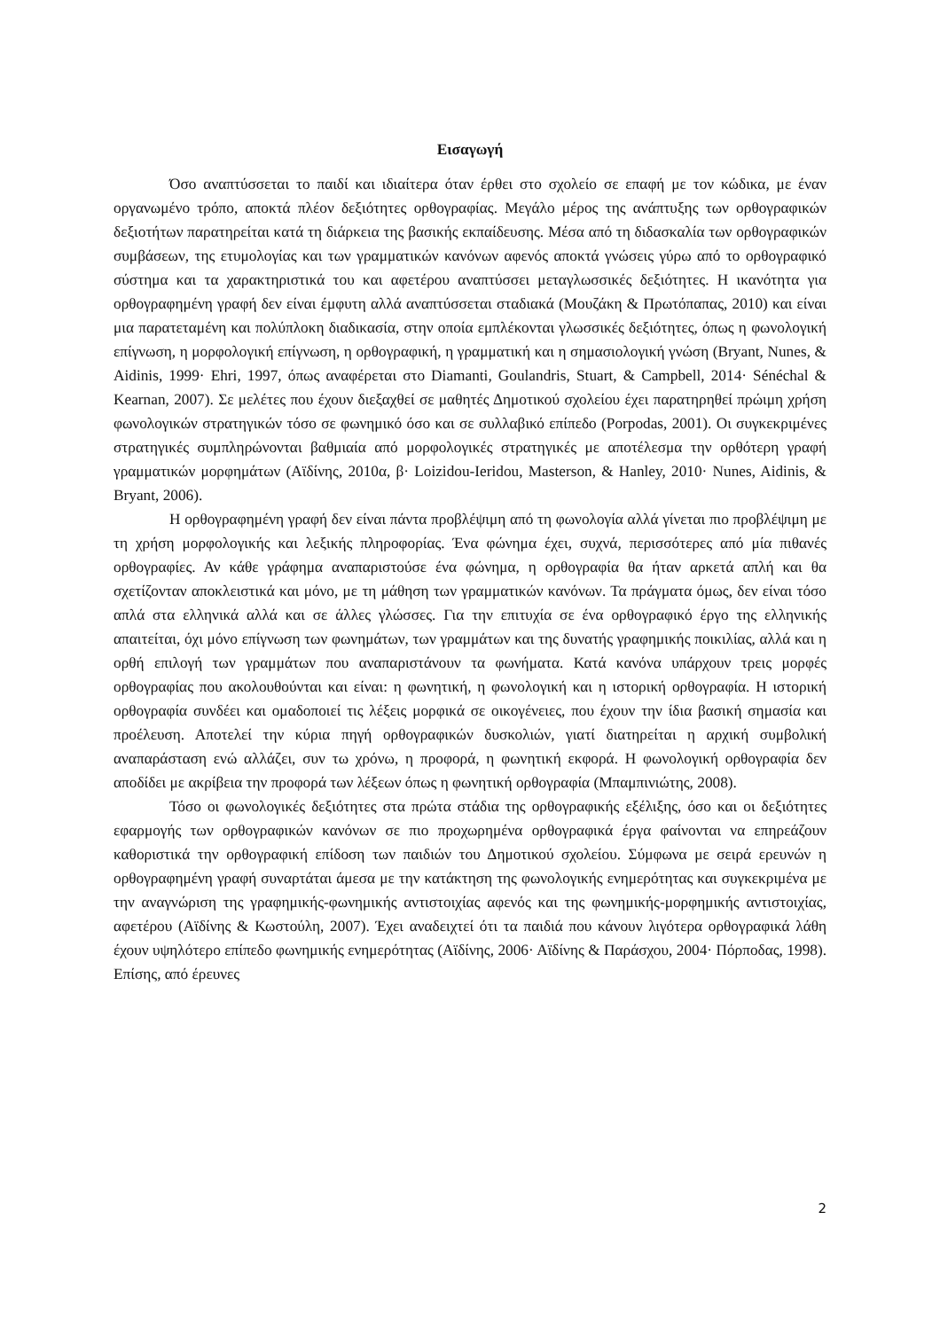Εισαγωγή
Όσο αναπτύσσεται το παιδί και ιδιαίτερα όταν έρθει στο σχολείο σε επαφή με τον κώδικα, με έναν οργανωμένο τρόπο, αποκτά πλέον δεξιότητες ορθογραφίας. Μεγάλο μέρος της ανάπτυξης των ορθογραφικών δεξιοτήτων παρατηρείται κατά τη διάρκεια της βασικής εκπαίδευσης. Μέσα από τη διδασκαλία των ορθογραφικών συμβάσεων, της ετυμολογίας και των γραμματικών κανόνων αφενός αποκτά γνώσεις γύρω από το ορθογραφικό σύστημα και τα χαρακτηριστικά του και αφετέρου αναπτύσσει μεταγλωσσικές δεξιότητες. Η ικανότητα για ορθογραφημένη γραφή δεν είναι έμφυτη αλλά αναπτύσσεται σταδιακά (Μουζάκη & Πρωτόπαπας, 2010) και είναι μια παρατεταμένη και πολύπλοκη διαδικασία, στην οποία εμπλέκονται γλωσσικές δεξιότητες, όπως η φωνολογική επίγνωση, η μορφολογική επίγνωση, η ορθογραφική, η γραμματική και η σημασιολογική γνώση (Bryant, Nunes, & Aidinis, 1999· Ehri, 1997, όπως αναφέρεται στο Diamanti, Goulandris, Stuart, & Campbell, 2014· Sénéchal & Kearnan, 2007). Σε μελέτες που έχουν διεξαχθεί σε μαθητές Δημοτικού σχολείου έχει παρατηρηθεί πρώιμη χρήση φωνολογικών στρατηγικών τόσο σε φωνημικό όσο και σε συλλαβικό επίπεδο (Porpodas, 2001). Οι συγκεκριμένες στρατηγικές συμπληρώνονται βαθμιαία από μορφολογικές στρατηγικές με αποτέλεσμα την ορθότερη γραφή γραμματικών μορφημάτων (Αϊδίνης, 2010α, β· Loizidou-Ieridou, Masterson, & Hanley, 2010· Nunes, Aidinis, & Bryant, 2006).
Η ορθογραφημένη γραφή δεν είναι πάντα προβλέψιμη από τη φωνολογία αλλά γίνεται πιο προβλέψιμη με τη χρήση μορφολογικής και λεξικής πληροφορίας. Ένα φώνημα έχει, συχνά, περισσότερες από μία πιθανές ορθογραφίες. Αν κάθε γράφημα αναπαριστούσε ένα φώνημα, η ορθογραφία θα ήταν αρκετά απλή και θα σχετίζονταν αποκλειστικά και μόνο, με τη μάθηση των γραμματικών κανόνων. Τα πράγματα όμως, δεν είναι τόσο απλά στα ελληνικά αλλά και σε άλλες γλώσσες. Για την επιτυχία σε ένα ορθογραφικό έργο της ελληνικής απαιτείται, όχι μόνο επίγνωση των φωνημάτων, των γραμμάτων και της δυνατής γραφημικής ποικιλίας, αλλά και η ορθή επιλογή των γραμμάτων που αναπαριστάνουν τα φωνήματα. Κατά κανόνα υπάρχουν τρεις μορφές ορθογραφίας που ακολουθούνται και είναι: η φωνητική, η φωνολογική και η ιστορική ορθογραφία. Η ιστορική ορθογραφία συνδέει και ομαδοποιεί τις λέξεις μορφικά σε οικογένειες, που έχουν την ίδια βασική σημασία και προέλευση. Αποτελεί την κύρια πηγή ορθογραφικών δυσκολιών, γιατί διατηρείται η αρχική συμβολική αναπαράσταση ενώ αλλάζει, συν τω χρόνω, η προφορά, η φωνητική εκφορά. Η φωνολογική ορθογραφία δεν αποδίδει με ακρίβεια την προφορά των λέξεων όπως η φωνητική ορθογραφία (Μπαμπινιώτης, 2008).
Τόσο οι φωνολογικές δεξιότητες στα πρώτα στάδια της ορθογραφικής εξέλιξης, όσο και οι δεξιότητες εφαρμογής των ορθογραφικών κανόνων σε πιο προχωρημένα ορθογραφικά έργα φαίνονται να επηρεάζουν καθοριστικά την ορθογραφική επίδοση των παιδιών του Δημοτικού σχολείου. Σύμφωνα με σειρά ερευνών η ορθογραφημένη γραφή συναρτάται άμεσα με την κατάκτηση της φωνολογικής ενημερότητας και συγκεκριμένα με την αναγνώριση της γραφημικής-φωνημικής αντιστοιχίας αφενός και της φωνημικής-μορφημικής αντιστοιχίας, αφετέρου (Αϊδίνης & Κωστούλη, 2007). Έχει αναδειχτεί ότι τα παιδιά που κάνουν λιγότερα ορθογραφικά λάθη έχουν υψηλότερο επίπεδο φωνημικής ενημερότητας (Αϊδίνης, 2006· Αϊδίνης & Παράσχου, 2004· Πόρποδας, 1998). Επίσης, από έρευνες
2